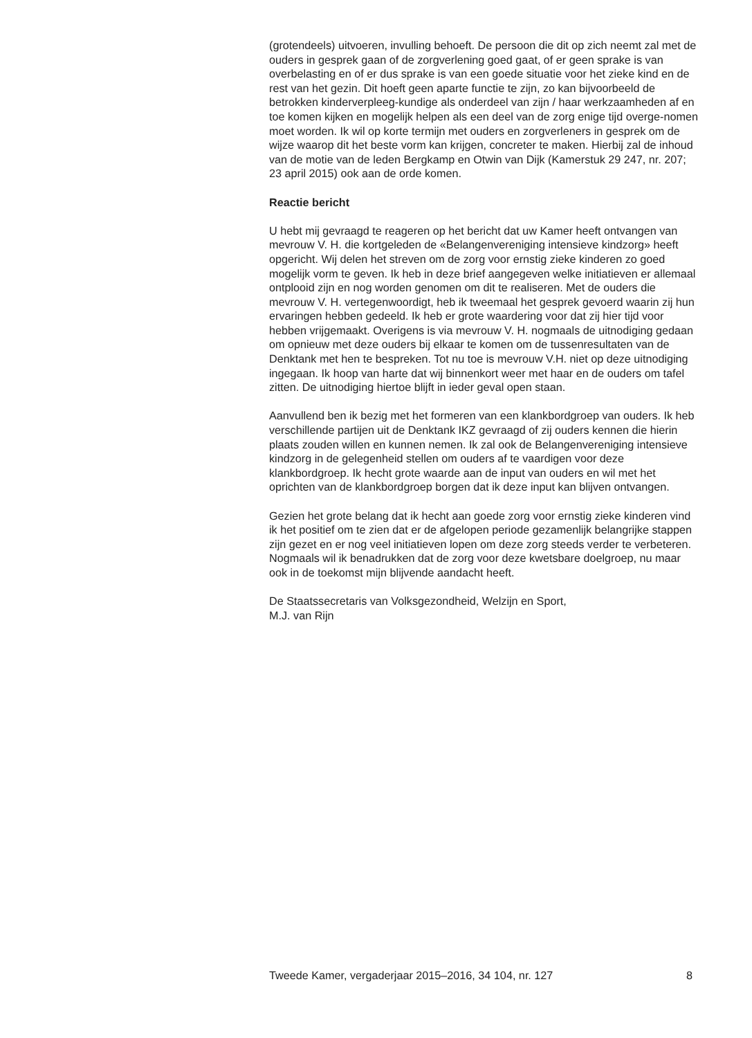(grotendeels) uitvoeren, invulling behoeft. De persoon die dit op zich neemt zal met de ouders in gesprek gaan of de zorgverlening goed gaat, of er geen sprake is van overbelasting en of er dus sprake is van een goede situatie voor het zieke kind en de rest van het gezin. Dit hoeft geen aparte functie te zijn, zo kan bijvoorbeeld de betrokken kinderverpleeg-kundige als onderdeel van zijn / haar werkzaamheden af en toe komen kijken en mogelijk helpen als een deel van de zorg enige tijd overge-nomen moet worden. Ik wil op korte termijn met ouders en zorgverleners in gesprek om de wijze waarop dit het beste vorm kan krijgen, concreter te maken. Hierbij zal de inhoud van de motie van de leden Bergkamp en Otwin van Dijk (Kamerstuk 29 247, nr. 207; 23 april 2015) ook aan de orde komen.
Reactie bericht
U hebt mij gevraagd te reageren op het bericht dat uw Kamer heeft ontvangen van mevrouw V. H. die kortgeleden de «Belangenvereniging intensieve kindzorg» heeft opgericht. Wij delen het streven om de zorg voor ernstig zieke kinderen zo goed mogelijk vorm te geven. Ik heb in deze brief aangegeven welke initiatieven er allemaal ontplooid zijn en nog worden genomen om dit te realiseren. Met de ouders die mevrouw V. H. vertegenwoordigt, heb ik tweemaal het gesprek gevoerd waarin zij hun ervaringen hebben gedeeld. Ik heb er grote waardering voor dat zij hier tijd voor hebben vrijgemaakt. Overigens is via mevrouw V. H. nogmaals de uitnodiging gedaan om opnieuw met deze ouders bij elkaar te komen om de tussenresultaten van de Denktank met hen te bespreken. Tot nu toe is mevrouw V.H. niet op deze uitnodiging ingegaan. Ik hoop van harte dat wij binnenkort weer met haar en de ouders om tafel zitten. De uitnodiging hiertoe blijft in ieder geval open staan.
Aanvullend ben ik bezig met het formeren van een klankbordgroep van ouders. Ik heb verschillende partijen uit de Denktank IKZ gevraagd of zij ouders kennen die hierin plaats zouden willen en kunnen nemen. Ik zal ook de Belangenvereniging intensieve kindzorg in de gelegenheid stellen om ouders af te vaardigen voor deze klankbordgroep. Ik hecht grote waarde aan de input van ouders en wil met het oprichten van de klankbordgroep borgen dat ik deze input kan blijven ontvangen.
Gezien het grote belang dat ik hecht aan goede zorg voor ernstig zieke kinderen vind ik het positief om te zien dat er de afgelopen periode gezamenlijk belangrijke stappen zijn gezet en er nog veel initiatieven lopen om deze zorg steeds verder te verbeteren. Nogmaals wil ik benadrukken dat de zorg voor deze kwetsbare doelgroep, nu maar ook in de toekomst mijn blijvende aandacht heeft.
De Staatssecretaris van Volksgezondheid, Welzijn en Sport,
M.J. van Rijn
Tweede Kamer, vergaderjaar 2015–2016, 34 104, nr. 127 8